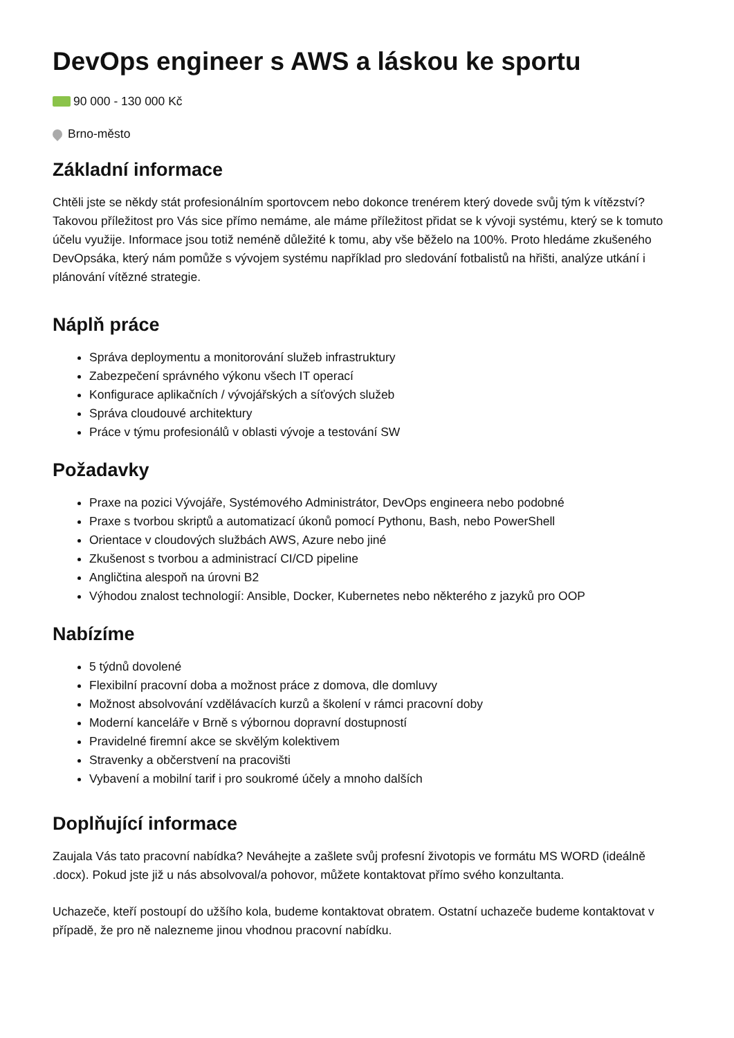DevOps engineer s AWS a láskou ke sportu
90 000 - 130 000 Kč
Brno-město
Základní informace
Chtěli jste se někdy stát profesionálním sportovcem nebo dokonce trenérem který dovede svůj tým k vítězství? Takovou příležitost pro Vás sice přímo nemáme, ale máme příležitost přidat se k vývoji systému, který se k tomuto účelu využije. Informace jsou totiž neméně důležité k tomu, aby vše běželo na 100%. Proto hledáme zkušeného DevOpsáka, který nám pomůže s vývojem systému například pro sledování fotbalistů na hřišti, analýze utkání i plánování vítězné strategie.
Náplň práce
Správa deploymentu a monitorování služeb infrastruktury
Zabezpečení správného výkonu všech IT operací
Konfigurace aplikačních / vývojářských a síťových služeb
Správa cloudouvé architektury
Práce v týmu profesionálů v oblasti vývoje a testování SW
Požadavky
Praxe na pozici Vývojáře, Systémového Administrátor, DevOps engineera nebo podobné
Praxe s tvorbou skriptů a automatizací úkonů pomocí Pythonu, Bash, nebo PowerShell
Orientace v cloudových službách AWS, Azure nebo jiné
Zkušenost s tvorbou a administrací CI/CD pipeline
Angličtina alespoň na úrovni B2
Výhodou znalost technologií: Ansible, Docker, Kubernetes nebo některého z jazyků pro OOP
Nabízíme
5 týdnů dovolené
Flexibilní pracovní doba a možnost práce z domova, dle domluvy
Možnost absolvování vzdělávacích kurzů a školení v rámci pracovní doby
Moderní kanceláře v Brně s výbornou dopravní dostupností
Pravidelné firemní akce se skvělým kolektivem
Stravenky a občerstvení na pracovišti
Vybavení a mobilní tarif i pro soukromé účely a mnoho dalších
Doplňující informace
Zaujala Vás tato pracovní nabídka? Neváhejte a zašlete svůj profesní životopis ve formátu MS WORD (ideálně .docx). Pokud jste již u nás absolvoval/a pohovor, můžete kontaktovat přímo svého konzultanta.
Uchazeče, kteří postoupí do užšího kola, budeme kontaktovat obratem. Ostatní uchazeče budeme kontaktovat v případě, že pro ně nalezneme jinou vhodnou pracovní nabídku.